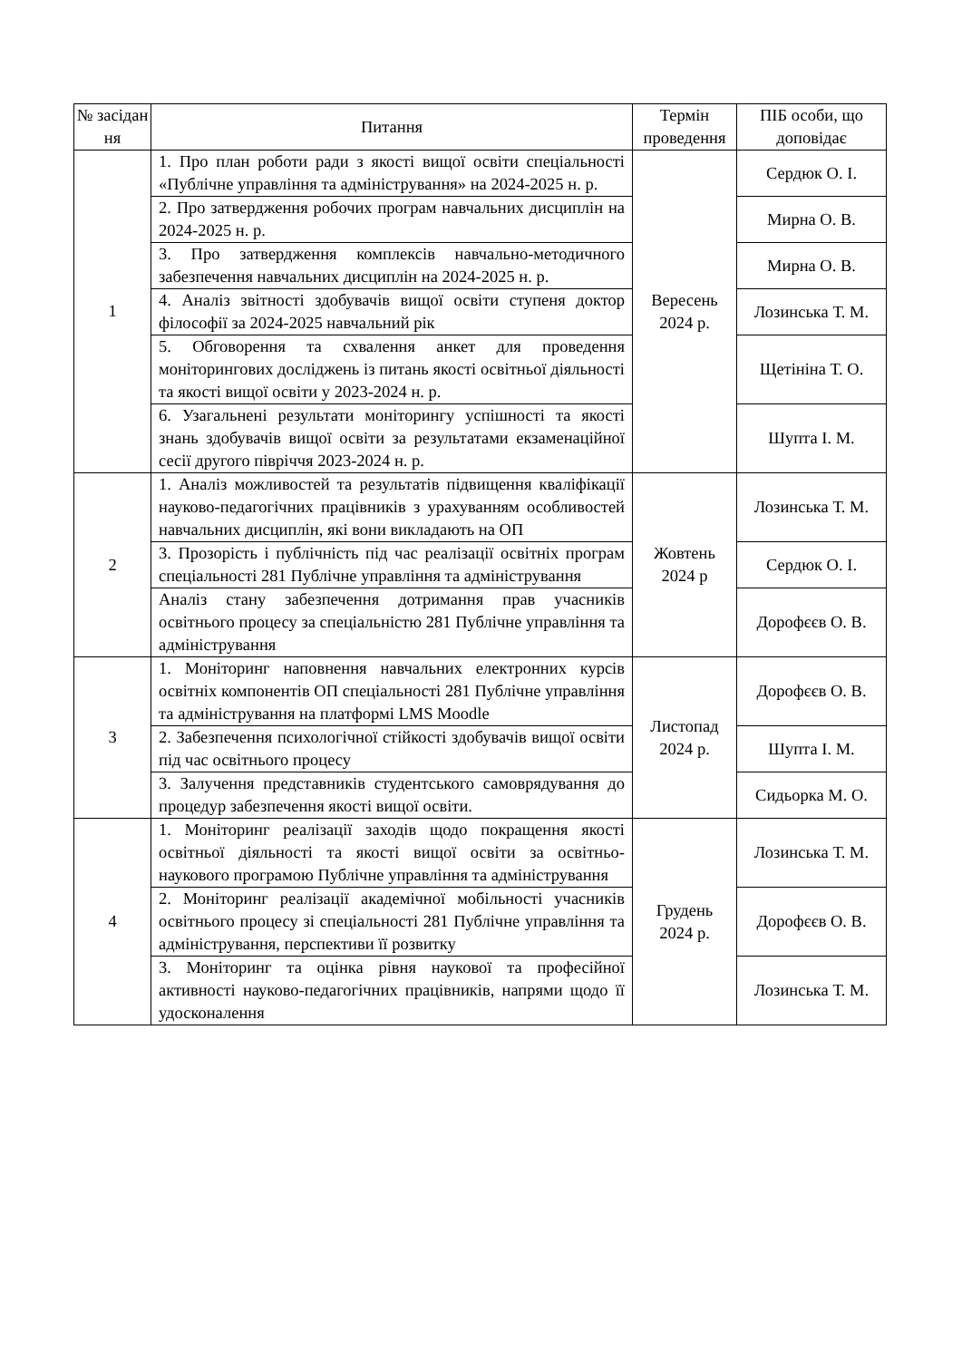| № засідан ня | Питання | Термін проведення | ПІБ особи, що доповідає |
| --- | --- | --- | --- |
| 1 | 1. Про план роботи ради з якості вищої освіти спеціальності «Публічне управління та адміністрування» на 2024-2025 н. р. | Вересень 2024 р. | Сердюк О. І. |
| | 2. Про затвердження робочих програм навчальних дисциплін на 2024-2025 н. р. | | Мирна О. В. |
| | 3. Про затвердження комплексів навчально-методичного забезпечення навчальних дисциплін на 2024-2025 н. р. | | Мирна О. В. |
| | 4. Аналіз звітності здобувачів вищої освіти ступеня доктор філософії за 2024-2025 навчальний рік | | Лозинська Т. М. |
| | 5. Обговорення та схвалення анкет для проведення моніторингових досліджень із питань якості освітньої діяльності та якості вищої освіти у 2023-2024 н. р. | | Щетініна Т. О. |
| | 6. Узагальнені результати моніторингу успішності та якості знань здобувачів вищої освіти за результатами екзаменаційної сесії другого півріччя 2023-2024 н. р. | | Шупта І. М. |
| 2 | 1. Аналіз можливостей та результатів підвищення кваліфікації науково-педагогічних працівників з урахуванням особливостей навчальних дисциплін, які вони викладають на ОП | Жовтень 2024 р | Лозинська Т. М. |
| | 3. Прозорість і публічність під час реалізації освітніх програм спеціальності 281 Публічне управління та адміністрування | | Сердюк О. І. |
| | Аналіз стану забезпечення дотримання прав учасників освітнього процесу за спеціальністю 281 Публічне управління та адміністрування | | Дорофєєв О. В. |
| 3 | 1. Моніторинг наповнення навчальних електронних курсів освітніх компонентів ОП спеціальності 281 Публічне управління та адміністрування на платформі LMS Moodle | Листопад 2024 р. | Дорофєєв О. В. |
| | 2. Забезпечення психологічної стійкості здобувачів вищої освіти під час освітнього процесу | | Шупта І. М. |
| | 3. Залучення представників студентського самоврядування до процедур забезпечення якості вищої освіти. | | Сидьорка М. О. |
| 4 | 1. Моніторинг реалізації заходів щодо покращення якості освітньої діяльності та якості вищої освіти за освітньо-наукового програмою Публічне управління та адміністрування | Грудень 2024 р. | Лозинська Т. М. |
| | 2. Моніторинг реалізації академічної мобільності учасників освітнього процесу зі спеціальності 281 Публічне управління та адміністрування, перспективи її розвитку | | Дорофєєв О. В. |
| | 3. Моніторинг та оцінка рівня наукової та професійної активності науково-педагогічних працівників, напрями щодо її удосконалення | | Лозинська Т. М. |